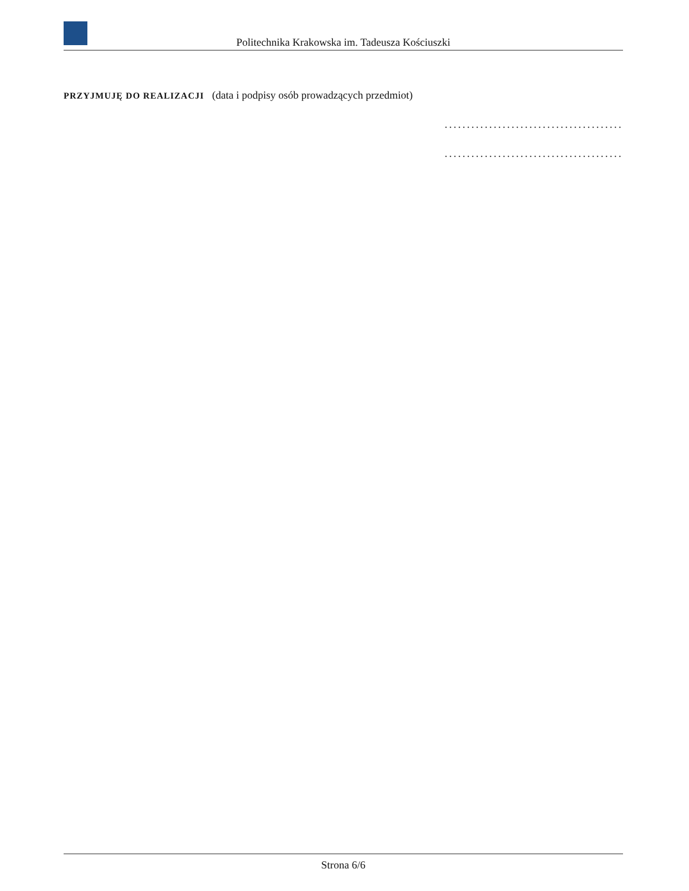Politechnika Krakowska im. Tadeusza Kościuszki
PRZYJMUJĘ DO REALIZACJI (data i podpisy osób prowadzących przedmiot)
........................................
........................................
Strona 6/6